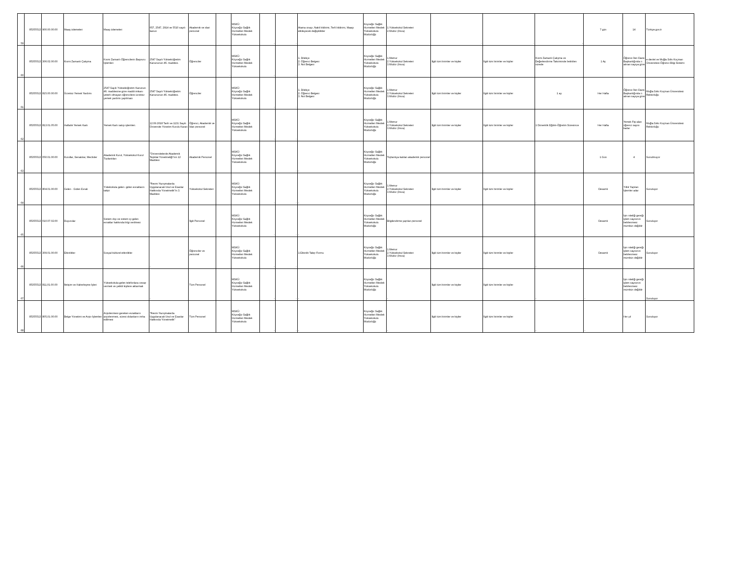| 59 | 85355513 | 900.00.00.00 | Maaş ödemeleri | Maaş ödemeleri | 657, 2547, 2914 ve 5510 sayılı kanun | Akademik ve idari personel | | MSKÜ Köyceğiz Sağlık Hizmetleri Meslek Yüksekokulu | - | - | Atama onayı, Nakil bildirimi, Terfi bildirimi, Maaşı etkileyecek değişiklikler | Köyceğiz Sağlık Hizmetleri Meslek Yüksekokulu Müdürlüğü | 1.Yüksekokul Sekreteri 2.Müdür (İmza) | - | - | - | 7 gün | 14 | Türkiye.gov.tr |
| 60 | 85355513 | 306.02.00.00 | Kısmi Zamanlı Çalışma | Kısmi Zamanlı Öğrencilerin Başvuru İşlemleri | 2547 Sayılı Yükseköğretim Kanununun 46. maddesi. | Öğrenciler | - | MSKÜ Köyceğiz Sağlık Hizmetleri Meslek Yüksekokulu | - | - | 1. Dilekçe 2. Öğrenci Belgesi 3. Not Belgesi | Köyceğiz Sağlık Hizmetleri Meslek Yüksekokulu Müdürlüğü | 1.Memur 2.Yüksekokul Sekreteri 3.Müdür (İmza) | İlgili tüm birimler ve kişiler | İlgili tüm birimler ve kişiler | Kısmi Zamanlı Çalışma ve Değerlendirme Takviminde belirtilen sürede | 1 Ay | Öğrenci İleri Daire Başkanlığında n alınan sayıya göre | e-devlet ve Muğla Sıtkı Koçman Üniversitesi Öğrenci Bilgi Sistemi |
| 61 | 85355513 | 815.00.00.00 | Ücretsiz Yemek Yardımı | 2547 Sayılı Yükseköğretim Kanunun 46. maddesine göre maddi imkanı yeterli olmayan öğrencilere ücretsiz yemek yardımı yapılması | 2547 Sayılı Yükseköğretim Kanununun 46. maddesi. | Öğrenciler | - | MSKÜ Köyceğiz Sağlık Hizmetleri Meslek Yüksekokulu | - | - | 1. Dilekçe 2. Öğrenci Belgesi 3. Not Belgesi | Köyceğiz Sağlık Hizmetleri Meslek Yüksekokulu Müdürlüğü | 1.Memur 2.Yüksekokul Sekreteri 3.Müdür (İmza) | İlgili tüm birimler ve kişiler | İlgili tüm birimler ve kişiler | 1 ay | Her Hafta | Öğrenci İleri Daire Başkanlığında n alınan sayıya göre | Muğla Sıtkı Koçman Üniversitesi Rektörlüğü |
| 62 | 85355513 | 813.01.05.00 | Haftalık Yemek Kartı | Yemek Kartı satışı işlemleri. | 12.09.2018 Tarih ve 1131 Sayılı Üniversite Yönetim Kurulu Kararı | Öğrenci, Akademik ve İdari personel | - | MSKÜ Köyceğiz Sağlık Hizmetleri Meslek Yüksekokulu | - | - | | Köyceğiz Sağlık Hizmetleri Meslek Yüksekokulu Müdürlüğü | 1.Memur 2.Yüksekokul Sekreteri 3.Müdür (İmza) | İlgili tüm birimler ve kişiler | İlgili tüm birimler ve kişiler | 1 Dönemlik Eğitim-Öğretim Süresince | Her Hafta | Yemek Fişi alan öğrenci sayısı kadar | Muğla Sıtkı Koçman Üniversitesi Rektörlüğü |
| 63 | 85355513 | 050.01.00.00 | Kurullar, Senatolar, Meclisler | Akademik Kurul, Yüksekokul Kurul Toplantıları | "Üniversitelerde Akademik Teşkilat Yönetmeliği"nin 12 Maddesi | Akademik Personel | | MSKÜ Köyceğiz Sağlık Hizmetleri Meslek Yüksekokulu | - | - | - | Köyceğiz Sağlık Hizmetleri Meslek Yüksekokulu Müdürlüğü | Toplantıya katılan akademik personel | - | - | - | 1 Gün | 4 | Sunulmuyor |
| 64 | 85355513 | 804.01.00.00 | Gelen - Giden Evrak | Yükekokula gelen- giden evrakların takipi | "Resmi Yazışmalarda Uygulanacak Usul ve Esaslar Hakkında Yönetmelik"in 3. Maddesi | Yüksekokul Sekreteri | | MSKÜ Köyceğiz Sağlık Hizmetleri Meslek Yüksekokulu | - | - | - | Köyceğiz Sağlık Hizmetleri Meslek Yüksekokulu Müdürlüğü | 1.Memur 2.Yüksekokul Sekreteri 3.Müdür (İmza) | İlgili tüm birimler ve kişiler | İlgili tüm birimler ve kişiler | - | Devamlı | Yıllık Yapılan İşlemler adar | Sunuluyor |
| 65 | 85355513 | 010.07.02.00 | Duyurular | Sistem dışı ve sistem içi gelen evraklar hakkında bilgi verilmesi | - | İlgili Personel | | MSKÜ Köyceğiz Sağlık Hizmetleri Meslek Yüksekokulu | - | - | - | Köyceğiz Sağlık Hizmetleri Meslek Yüksekokulu Müdürlüğü | Bilgilendirme yapılan personel | | | - | Devamlı | İşin niteliği gereği işlem sayısının belirlenmesi mümkün değildir | Sunuluyor |
| 66 | 85355513 | 309.01.00.00 | Etkinlikler | Sosyal-kültürel etkinlikler | - | Öğrenciler ve personel | | MSKÜ Köyceğiz Sağlık Hizmetleri Meslek Yüksekokulu | - | - | 1-Etkinlik Talep Formu | Köyceğiz Sağlık Hizmetleri Meslek Yüksekokulu Müdürlüğü | 1.Memur 2.Yüksekokul Sekreteri 3.Müdür (İmza) | İlgili tüm birimler ve kişiler | İlgili tüm birimler ve kişiler | - | Devamlı | İşin niteliği gereği işlem sayısının belirlenmesi mümkün değildir | Sunuluyor |
| 67 | 85355513 | 811,01.00.00 | İletişim ve Haberleşme İşleri | Yüksekokula gelen telefonlara cevap vermek ve yetkili kişilere aktarmak | - | Tüm Personel | | MSKÜ Köyceğiz Sağlık Hizmetleri Meslek Yüksekokulu | - | - | - | Köyceğiz Sağlık Hizmetleri Meslek Yüksekokulu Müdürlüğü | - | İlgili tüm birimler ve kişiler | İlgili tüm birimler ve kişiler | - | - | İşin niteliği gereği işlem sayısının belirlenmesi mümkün değildir | Sunuluyor |
| 68 | 85355513 | 805,01.00.00 | Belge Yönetimi ve Arşiv İşlemleri | Arşivlenmesi gereken evrakların arşivlenmesi, süresi dolanların imha edilmesi | "Resmi Yazışmalarda Uygulanacak Usul ve Esaslar Hakkında Yönetmelik" | Tüm Personel | | MSKÜ Köyceğiz Sağlık Hizmetleri Meslek Yüksekokulu | - | - | - | Köyceğiz Sağlık Hizmetleri Meslek Yüksekokulu Müdürlüğü | - | İlgili tüm birimler ve kişiler | İlgili tüm birimler ve kişiler | - | - | Her yıl | Sunuluyor |